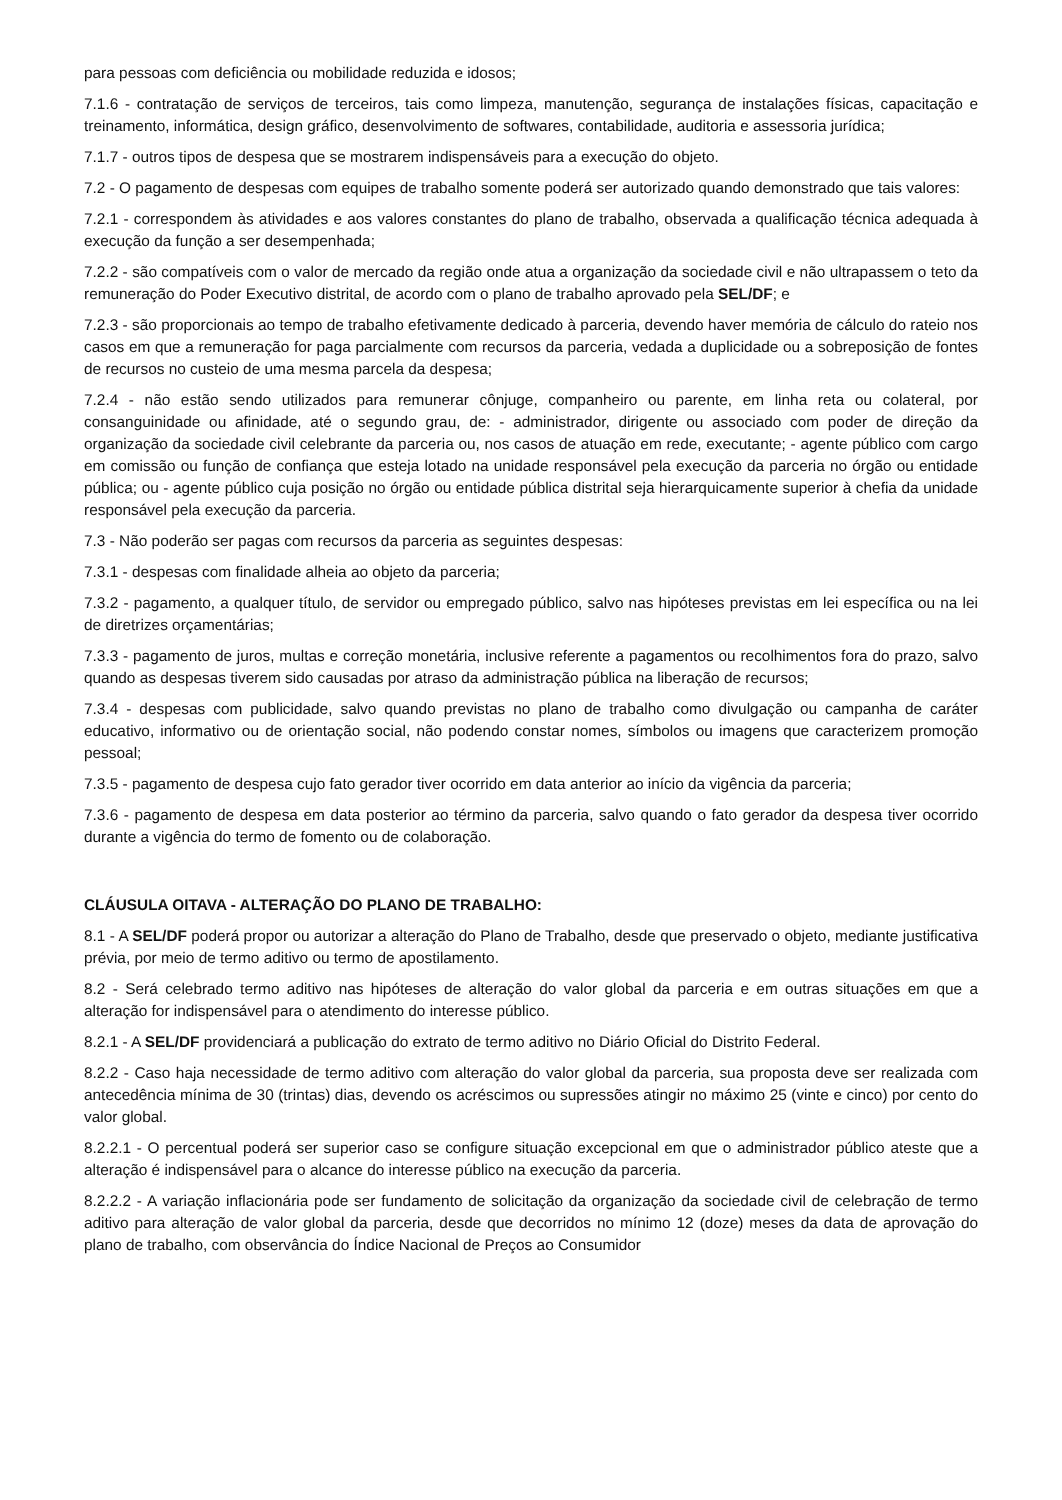para pessoas com deficiência ou mobilidade reduzida e idosos;
7.1.6 - contratação de serviços de terceiros, tais como limpeza, manutenção, segurança de instalações físicas, capacitação e treinamento, informática, design gráfico, desenvolvimento de softwares, contabilidade, auditoria e assessoria jurídica;
7.1.7 - outros tipos de despesa que se mostrarem indispensáveis para a execução do objeto.
7.2 - O pagamento de despesas com equipes de trabalho somente poderá ser autorizado quando demonstrado que tais valores:
7.2.1 - correspondem às atividades e aos valores constantes do plano de trabalho, observada a qualificação técnica adequada à execução da função a ser desempenhada;
7.2.2 - são compatíveis com o valor de mercado da região onde atua a organização da sociedade civil e não ultrapassem o teto da remuneração do Poder Executivo distrital, de acordo com o plano de trabalho aprovado pela SEL/DF; e
7.2.3 - são proporcionais ao tempo de trabalho efetivamente dedicado à parceria, devendo haver memória de cálculo do rateio nos casos em que a remuneração for paga parcialmente com recursos da parceria, vedada a duplicidade ou a sobreposição de fontes de recursos no custeio de uma mesma parcela da despesa;
7.2.4 - não estão sendo utilizados para remunerar cônjuge, companheiro ou parente, em linha reta ou colateral, por consanguinidade ou afinidade, até o segundo grau, de: - administrador, dirigente ou associado com poder de direção da organização da sociedade civil celebrante da parceria ou, nos casos de atuação em rede, executante; - agente público com cargo em comissão ou função de confiança que esteja lotado na unidade responsável pela execução da parceria no órgão ou entidade pública; ou - agente público cuja posição no órgão ou entidade pública distrital seja hierarquicamente superior à chefia da unidade responsável pela execução da parceria.
7.3 - Não poderão ser pagas com recursos da parceria as seguintes despesas:
7.3.1 - despesas com finalidade alheia ao objeto da parceria;
7.3.2 - pagamento, a qualquer título, de servidor ou empregado público, salvo nas hipóteses previstas em lei específica ou na lei de diretrizes orçamentárias;
7.3.3 - pagamento de juros, multas e correção monetária, inclusive referente a pagamentos ou recolhimentos fora do prazo, salvo quando as despesas tiverem sido causadas por atraso da administração pública na liberação de recursos;
7.3.4 - despesas com publicidade, salvo quando previstas no plano de trabalho como divulgação ou campanha de caráter educativo, informativo ou de orientação social, não podendo constar nomes, símbolos ou imagens que caracterizem promoção pessoal;
7.3.5 - pagamento de despesa cujo fato gerador tiver ocorrido em data anterior ao início da vigência da parceria;
7.3.6 - pagamento de despesa em data posterior ao término da parceria, salvo quando o fato gerador da despesa tiver ocorrido durante a vigência do termo de fomento ou de colaboração.
CLÁUSULA OITAVA - ALTERAÇÃO DO PLANO DE TRABALHO:
8.1 - A SEL/DF poderá propor ou autorizar a alteração do Plano de Trabalho, desde que preservado o objeto, mediante justificativa prévia, por meio de termo aditivo ou termo de apostilamento.
8.2 - Será celebrado termo aditivo nas hipóteses de alteração do valor global da parceria e em outras situações em que a alteração for indispensável para o atendimento do interesse público.
8.2.1 - A SEL/DF providenciará a publicação do extrato de termo aditivo no Diário Oficial do Distrito Federal.
8.2.2 - Caso haja necessidade de termo aditivo com alteração do valor global da parceria, sua proposta deve ser realizada com antecedência mínima de 30 (trintas) dias, devendo os acréscimos ou supressões atingir no máximo 25 (vinte e cinco) por cento do valor global.
8.2.2.1 - O percentual poderá ser superior caso se configure situação excepcional em que o administrador público ateste que a alteração é indispensável para o alcance do interesse público na execução da parceria.
8.2.2.2 - A variação inflacionária pode ser fundamento de solicitação da organização da sociedade civil de celebração de termo aditivo para alteração de valor global da parceria, desde que decorridos no mínimo 12 (doze) meses da data de aprovação do plano de trabalho, com observância do Índice Nacional de Preços ao Consumidor